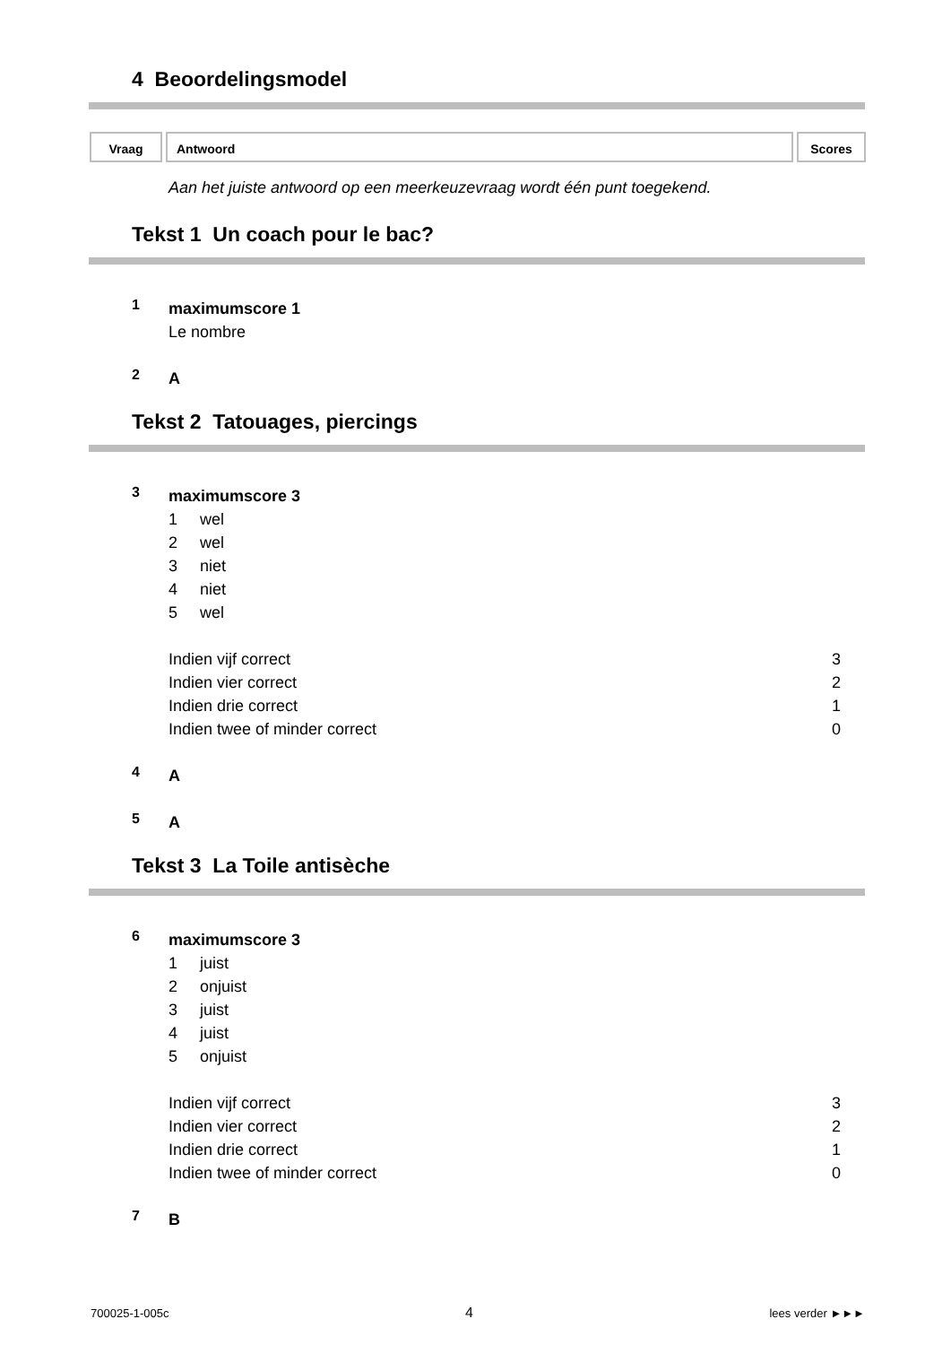4 Beoordelingsmodel
Vraag Antwoord Scores
Aan het juiste antwoord op een meerkeuzevraag wordt één punt toegekend.
Tekst 1 Un coach pour le bac?
1
maximumscore 1
Le nombre
2
A
Tekst 2 Tatouages, piercings
3
maximumscore 3
1 wel
2 wel
3 niet
4 niet
5 wel
| Indien vijf correct | 3 |
| Indien vier correct | 2 |
| Indien drie correct | 1 |
| Indien twee of minder correct | 0 |
4
A
5
A
Tekst 3 La Toile antisèche
6
maximumscore 3
1 juist
2 onjuist
3 juist
4 juist
5 onjuist
| Indien vijf correct | 3 |
| Indien vier correct | 2 |
| Indien drie correct | 1 |
| Indien twee of minder correct | 0 |
7
B
700025-1-005c 4 lees verder ►►►